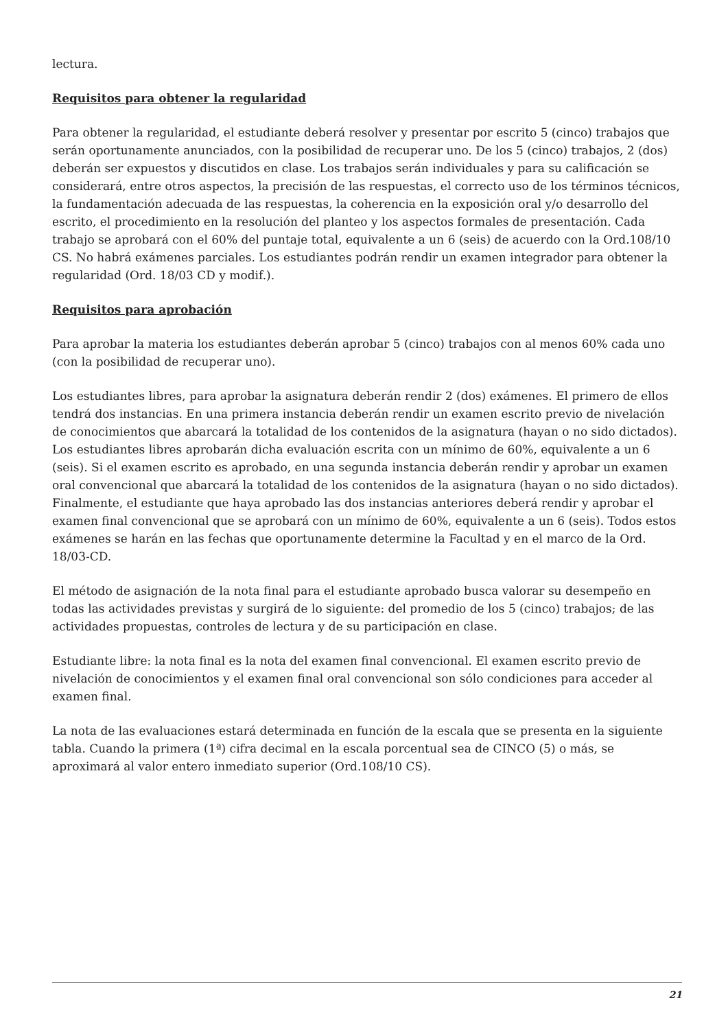lectura.
Requisitos para obtener la regularidad
Para obtener la regularidad, el estudiante deberá resolver y presentar por escrito 5 (cinco) trabajos que serán oportunamente anunciados, con la posibilidad de recuperar uno. De los 5 (cinco) trabajos, 2 (dos) deberán ser expuestos y discutidos en clase. Los trabajos serán individuales y para su calificación se considerará, entre otros aspectos, la precisión de las respuestas, el correcto uso de los términos técnicos, la fundamentación adecuada de las respuestas, la coherencia en la exposición oral y/o desarrollo del escrito, el procedimiento en la resolución del planteo y los aspectos formales de presentación. Cada trabajo se aprobará con el 60% del puntaje total, equivalente a un 6 (seis) de acuerdo con la Ord.108/10 CS. No habrá exámenes parciales. Los estudiantes podrán rendir un examen integrador para obtener la regularidad (Ord. 18/03 CD y modif.).
Requisitos para aprobación
Para aprobar la materia los estudiantes deberán aprobar 5 (cinco) trabajos con al menos 60% cada uno (con la posibilidad de recuperar uno).
Los estudiantes libres, para aprobar la asignatura deberán rendir 2 (dos) exámenes. El primero de ellos tendrá dos instancias. En una primera instancia deberán rendir un examen escrito previo de nivelación de conocimientos que abarcará la totalidad de los contenidos de la asignatura (hayan o no sido dictados). Los estudiantes libres aprobarán dicha evaluación escrita con un mínimo de 60%, equivalente a un 6 (seis). Si el examen escrito es aprobado, en una segunda instancia deberán rendir y aprobar un examen oral convencional que abarcará la totalidad de los contenidos de la asignatura (hayan o no sido dictados). Finalmente, el estudiante que haya aprobado las dos instancias anteriores deberá rendir y aprobar el examen final convencional que se aprobará con un mínimo de 60%, equivalente a un 6 (seis). Todos estos exámenes se harán en las fechas que oportunamente determine la Facultad y en el marco de la Ord. 18/03-CD.
El método de asignación de la nota final para el estudiante aprobado busca valorar su desempeño en todas las actividades previstas y surgirá de lo siguiente: del promedio de los 5 (cinco) trabajos; de las actividades propuestas, controles de lectura y de su participación en clase.
Estudiante libre: la nota final es la nota del examen final convencional. El examen escrito previo de nivelación de conocimientos y el examen final oral convencional son sólo condiciones para acceder al examen final.
La nota de las evaluaciones estará determinada en función de la escala que se presenta en la siguiente tabla. Cuando la primera (1ª) cifra decimal en la escala porcentual sea de CINCO (5) o más, se aproximará al valor entero inmediato superior (Ord.108/10 CS).
21